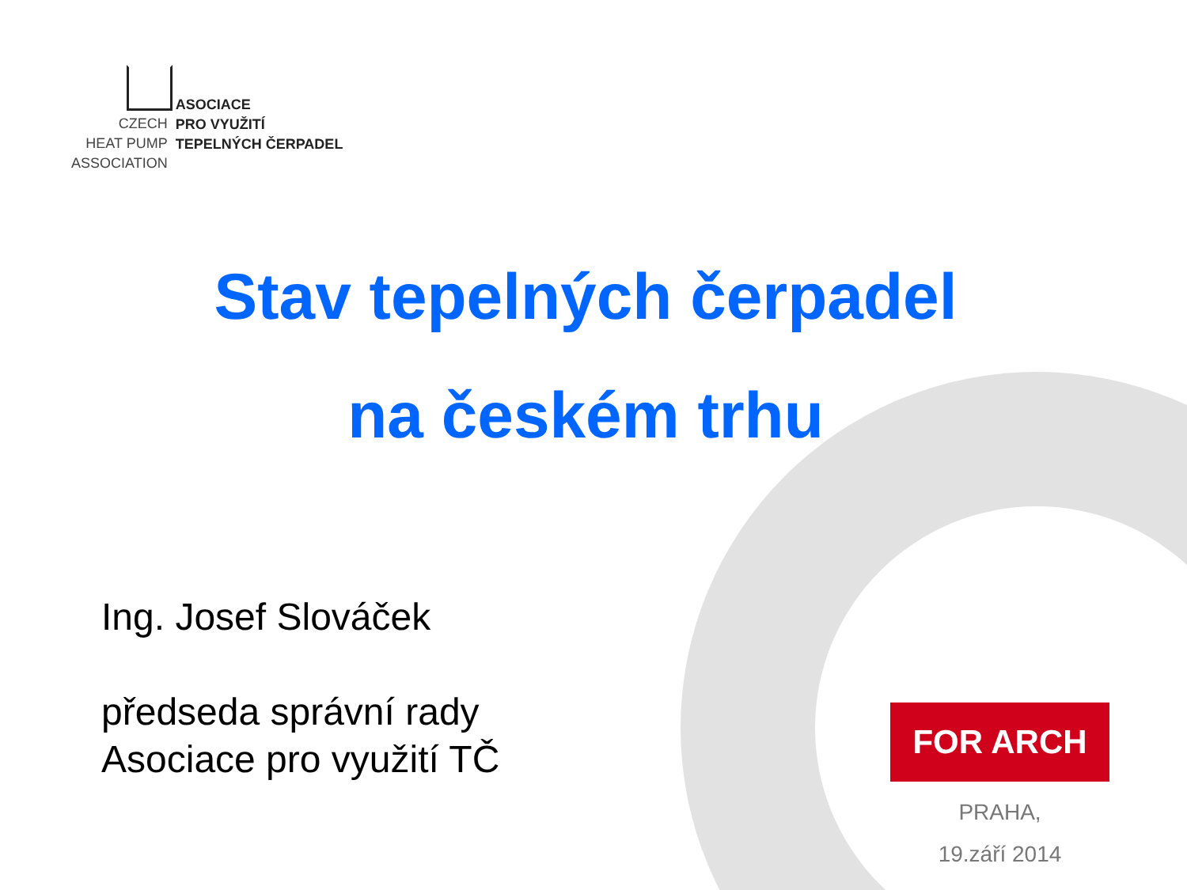CZECH
HEAT PUMP
ASSOCIATION
ASOCIACE
PRO VYUŽITÍ
TEPELNÝCH ČERPADEL
Stav tepelných čerpadel
na českém trhu
Ing. Josef Slováček
předseda správní rady
Asociace pro využití TČ
FOR ARCH
PRAHA,
19.září 2014